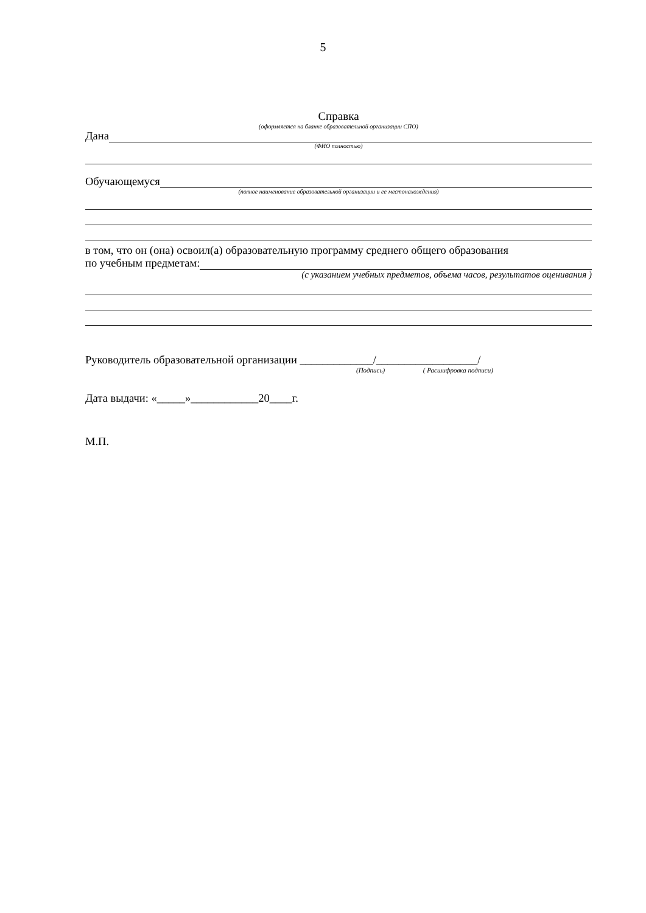5
Справка
(оформляется на бланке образовательной организации СПО)
Дана
(ФИО полностью)
Обучающемуся
(полное наименование образовательной организации и ее местонахождения)
в том, что он (она) освоил(а) образовательную программу среднего общего образования
по учебным предметам:
(с указанием учебных предметов, объема часов, результатов оценивания )
Руководитель образовательной организации _____________/__________________/
(Подпись) ( Расшифровка подписи)
Дата выдачи: «_____»____________20____г.
М.П.